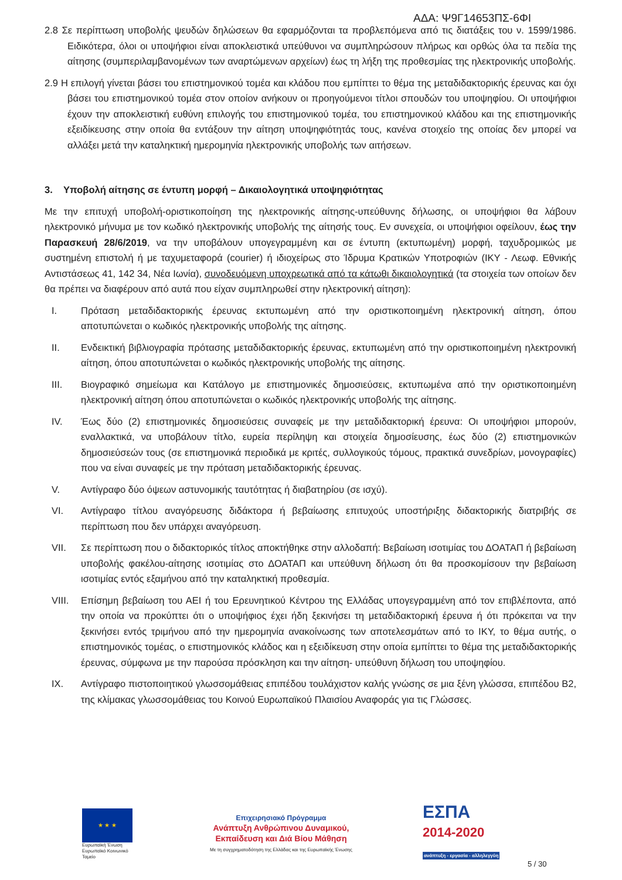ΑΔΑ: Ψ9Γ14653ΠΣ-6ΦΙ
2.8 Σε περίπτωση υποβολής ψευδών δηλώσεων θα εφαρμόζονται τα προβλεπόμενα από τις διατάξεις του ν. 1599/1986. Ειδικότερα, όλοι οι υποψήφιοι είναι αποκλειστικά υπεύθυνοι να συμπληρώσουν πλήρως και ορθώς όλα τα πεδία της αίτησης (συμπεριλαμβανομένων των αναρτώμενων αρχείων) έως τη λήξη της προθεσμίας της ηλεκτρονικής υποβολής.
2.9 Η επιλογή γίνεται βάσει του επιστημονικού τομέα και κλάδου που εμπίπτει το θέμα της μεταδιδακτορικής έρευνας και όχι βάσει του επιστημονικού τομέα στον οποίον ανήκουν οι προηγούμενοι τίτλοι σπουδών του υποψηφίου. Οι υποψήφιοι έχουν την αποκλειστική ευθύνη επιλογής του επιστημονικού τομέα, του επιστημονικού κλάδου και της επιστημονικής εξειδίκευσης στην οποία θα εντάξουν την αίτηση υποψηφιότητάς τους, κανένα στοιχείο της οποίας δεν μπορεί να αλλάξει μετά την καταληκτική ημερομηνία ηλεκτρονικής υποβολής των αιτήσεων.
3. Υποβολή αίτησης σε έντυπη μορφή – Δικαιολογητικά υποψηφιότητας
Με την επιτυχή υποβολή-οριστικοποίηση της ηλεκτρονικής αίτησης-υπεύθυνης δήλωσης, οι υποψήφιοι θα λάβουν ηλεκτρονικό μήνυμα με τον κωδικό ηλεκτρονικής υποβολής της αίτησής τους. Εν συνεχεία, οι υποψήφιοι οφείλουν, έως την Παρασκευή 28/6/2019, να την υποβάλουν υπογεγραμμένη και σε έντυπη (εκτυπωμένη) μορφή, ταχυδρομικώς με συστημένη επιστολή ή με ταχυμεταφορά (courier) ή ιδιοχείρως στο Ίδρυμα Κρατικών Υποτροφιών (ΙΚΥ - Λεωφ. Εθνικής Αντιστάσεως 41, 142 34, Νέα Ιωνία), συνοδευόμενη υποχρεωτικά από τα κάτωθι δικαιολογητικά (τα στοιχεία των οποίων δεν θα πρέπει να διαφέρουν από αυτά που είχαν συμπληρωθεί στην ηλεκτρονική αίτηση):
I. Πρόταση μεταδιδακτορικής έρευνας εκτυπωμένη από την οριστικοποιημένη ηλεκτρονική αίτηση, όπου αποτυπώνεται ο κωδικός ηλεκτρονικής υποβολής της αίτησης.
II. Ενδεικτική βιβλιογραφία πρότασης μεταδιδακτορικής έρευνας, εκτυπωμένη από την οριστικοποιημένη ηλεκτρονική αίτηση, όπου αποτυπώνεται ο κωδικός ηλεκτρονικής υποβολής της αίτησης.
III. Βιογραφικό σημείωμα και Κατάλογο με επιστημονικές δημοσιεύσεις, εκτυπωμένα από την οριστικοποιημένη ηλεκτρονική αίτηση όπου αποτυπώνεται ο κωδικός ηλεκτρονικής υποβολής της αίτησης.
IV. Έως δύο (2) επιστημονικές δημοσιεύσεις συναφείς με την μεταδιδακτορική έρευνα: Οι υποψήφιοι μπορούν, εναλλακτικά, να υποβάλουν τίτλο, ευρεία περίληψη και στοιχεία δημοσίευσης, έως δύο (2) επιστημονικών δημοσιεύσεών τους (σε επιστημονικά περιοδικά με κριτές, συλλογικούς τόμους, πρακτικά συνεδρίων, μονογραφίες) που να είναι συναφείς με την πρόταση μεταδιδακτορικής έρευνας.
V. Αντίγραφο δύο όψεων αστυνομικής ταυτότητας ή διαβατηρίου (σε ισχύ).
VI. Αντίγραφο τίτλου αναγόρευσης διδάκτορα ή βεβαίωσης επιτυχούς υποστήριξης διδακτορικής διατριβής σε περίπτωση που δεν υπάρχει αναγόρευση.
VII. Σε περίπτωση που ο διδακτορικός τίτλος αποκτήθηκε στην αλλοδαπή: Βεβαίωση ισοτιμίας του ΔΟΑΤΑΠ ή βεβαίωση υποβολής φακέλου-αίτησης ισοτιμίας στο ΔΟΑΤΑΠ και υπεύθυνη δήλωση ότι θα προσκομίσουν την βεβαίωση ισοτιμίας εντός εξαμήνου από την καταληκτική προθεσμία.
VIII. Επίσημη βεβαίωση του ΑΕΙ ή του Ερευνητικού Κέντρου της Ελλάδας υπογεγραμμένη από τον επιβλέποντα, από την οποία να προκύπτει ότι ο υποψήφιος έχει ήδη ξεκινήσει τη μεταδιδακτορική έρευνα ή ότι πρόκειται να την ξεκινήσει εντός τριμήνου από την ημερομηνία ανακοίνωσης των αποτελεσμάτων από το ΙΚΥ, το θέμα αυτής, ο επιστημονικός τομέας, ο επιστημονικός κλάδος και η εξειδίκευση στην οποία εμπίπτει το θέμα της μεταδιδακτορικής έρευνας, σύμφωνα με την παρούσα πρόσκληση και την αίτηση- υπεύθυνη δήλωση του υποψηφίου.
IX. Αντίγραφο πιστοποιητικού γλωσσομάθειας επιπέδου τουλάχιστον καλής γνώσης σε μια ξένη γλώσσα, επιπέδου Β2, της κλίμακας γλωσσομάθειας του Κοινού Ευρωπαϊκού Πλαισίου Αναφοράς για τις Γλώσσες.
★ ★ ★
Ευρωπαϊκή Ένωση
Ευρωπαϊκό Κοινωνικό Ταμείο
Επιχειρησιακό Πρόγραμμα
Ανάπτυξη Ανθρώπινου Δυναμικού,
Εκπαίδευση και Διά Βίου Μάθηση
Με τη συγχρηματοδότηση της Ελλάδας και της Ευρωπαϊκής Ένωσης
ΕΣΠΑ
2014-2020
ανάπτυξη - εργασία - αλληλεγγύη
5 / 30